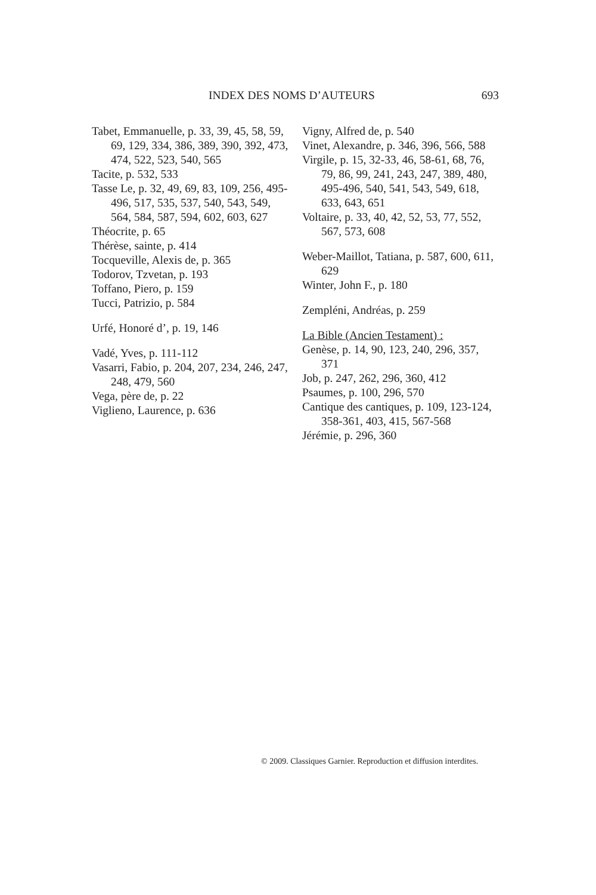INDEX DES NOMS D’AUTEURS 693
Tabet, Emmanuelle, p. 33, 39, 45, 58, 59, 69, 129, 334, 386, 389, 390, 392, 473, 474, 522, 523, 540, 565
Tacite, p. 532, 533
Tasse Le, p. 32, 49, 69, 83, 109, 256, 495-496, 517, 535, 537, 540, 543, 549, 564, 584, 587, 594, 602, 603, 627
Théocrite, p. 65
Thérèse, sainte, p. 414
Tocqueville, Alexis de, p. 365
Todorov, Tzvetan, p. 193
Toffano, Piero, p. 159
Tucci, Patrizio, p. 584
Urfé, Honoré d’, p. 19, 146
Vadé, Yves, p. 111-112
Vasarri, Fabio, p. 204, 207, 234, 246, 247, 248, 479, 560
Vega, père de, p. 22
Viglieno, Laurence, p. 636
Vigny, Alfred de, p. 540
Vinet, Alexandre, p. 346, 396, 566, 588
Virgile, p. 15, 32-33, 46, 58-61, 68, 76, 79, 86, 99, 241, 243, 247, 389, 480, 495-496, 540, 541, 543, 549, 618, 633, 643, 651
Voltaire, p. 33, 40, 42, 52, 53, 77, 552, 567, 573, 608
Weber-Maillot, Tatiana, p. 587, 600, 611, 629
Winter, John F., p. 180
Zempléni, Andréas, p. 259
La Bible (Ancien Testament) :
Genèse, p. 14, 90, 123, 240, 296, 357, 371
Job, p. 247, 262, 296, 360, 412
Psaumes, p. 100, 296, 570
Cantique des cantiques, p. 109, 123-124, 358-361, 403, 415, 567-568
Jérémie, p. 296, 360
© 2009. Classiques Garnier. Reproduction et diffusion interdites.